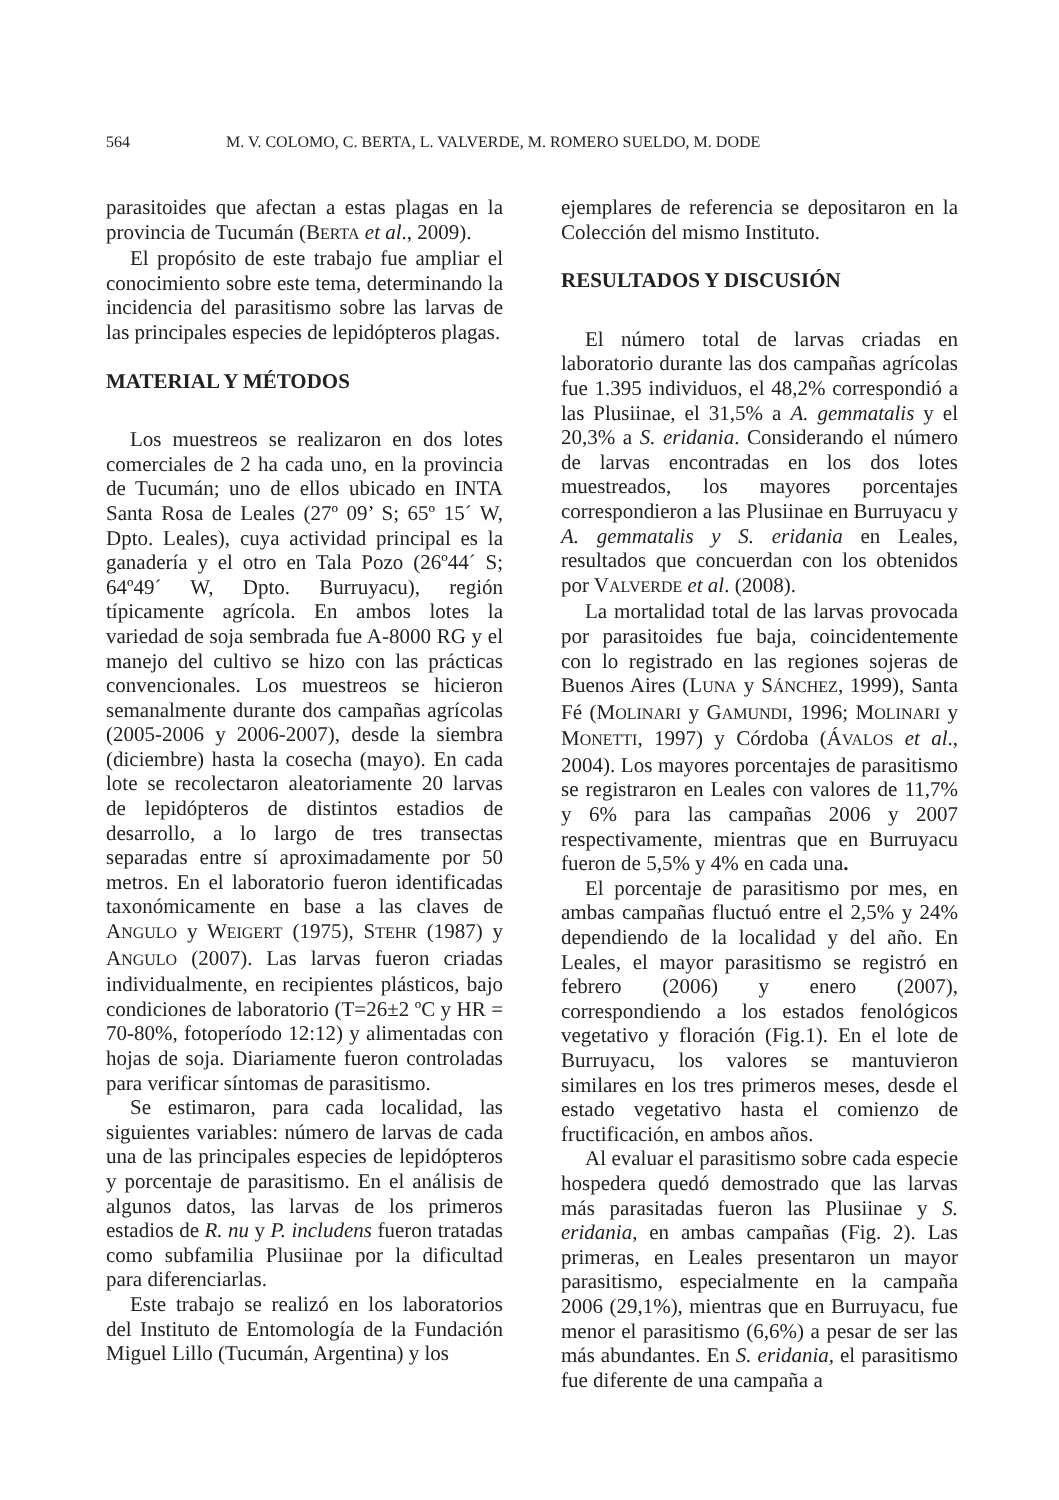564 M. V. COLOMO, C. BERTA, L. VALVERDE, M. ROMERO SUELDO, M. DODE
parasitoides que afectan a estas plagas en la provincia de Tucumán (BERTA et al., 2009).
El propósito de este trabajo fue ampliar el conocimiento sobre este tema, determinando la incidencia del parasitismo sobre las larvas de las principales especies de lepidópteros plagas.
MATERIAL Y MÉTODOS
Los muestreos se realizaron en dos lotes comerciales de 2 ha cada uno, en la provincia de Tucumán; uno de ellos ubicado en INTA Santa Rosa de Leales (27º 09’ S; 65º 15´ W, Dpto. Leales), cuya actividad principal es la ganadería y el otro en Tala Pozo (26º44´ S; 64º49´ W, Dpto. Burruyacu), región típicamente agrícola. En ambos lotes la variedad de soja sembrada fue A-8000 RG y el manejo del cultivo se hizo con las prácticas convencionales. Los muestreos se hicieron semanalmente durante dos campañas agrícolas (2005-2006 y 2006-2007), desde la siembra (diciembre) hasta la cosecha (mayo). En cada lote se recolectaron aleatoriamente 20 larvas de lepidópteros de distintos estadios de desarrollo, a lo largo de tres transectas separadas entre sí aproximadamente por 50 metros. En el laboratorio fueron identificadas taxonómicamente en base a las claves de ANGULO y WEIGERT (1975), STEHR (1987) y ANGULO (2007). Las larvas fueron criadas individualmente, en recipientes plásticos, bajo condiciones de laboratorio (T=26±2 ºC y HR = 70-80%, fotoperíodo 12:12) y alimentadas con hojas de soja. Diariamente fueron controladas para verificar síntomas de parasitismo.
Se estimaron, para cada localidad, las siguientes variables: número de larvas de cada una de las principales especies de lepidópteros y porcentaje de parasitismo. En el análisis de algunos datos, las larvas de los primeros estadios de R. nu y P. includens fueron tratadas como subfamilia Plusiinae por la dificultad para diferenciarlas.
Este trabajo se realizó en los laboratorios del Instituto de Entomología de la Fundación Miguel Lillo (Tucumán, Argentina) y los
ejemplares de referencia se depositaron en la Colección del mismo Instituto.
RESULTADOS Y DISCUSIÓN
El número total de larvas criadas en laboratorio durante las dos campañas agrícolas fue 1.395 individuos, el 48,2% correspondió a las Plusiinae, el 31,5% a A. gemmatalis y el 20,3% a S. eridania. Considerando el número de larvas encontradas en los dos lotes muestreados, los mayores porcentajes correspondieron a las Plusiinae en Burruyacu y A. gemmatalis y S. eridania en Leales, resultados que concuerdan con los obtenidos por VALVERDE et al. (2008).
La mortalidad total de las larvas provocada por parasitoides fue baja, coincidentemente con lo registrado en las regiones sojeras de Buenos Aires (LUNA y SÁNCHEZ, 1999), Santa Fé (MOLINARI y GAMUNDI, 1996; MOLINARI y MONETTI, 1997) y Córdoba (ÁVALOS et al., 2004). Los mayores porcentajes de parasitismo se registraron en Leales con valores de 11,7% y 6% para las campañas 2006 y 2007 respectivamente, mientras que en Burruyacu fueron de 5,5% y 4% en cada una.
El porcentaje de parasitismo por mes, en ambas campañas fluctuó entre el 2,5% y 24% dependiendo de la localidad y del año. En Leales, el mayor parasitismo se registró en febrero (2006) y enero (2007), correspondiendo a los estados fenológicos vegetativo y floración (Fig.1). En el lote de Burruyacu, los valores se mantuvieron similares en los tres primeros meses, desde el estado vegetativo hasta el comienzo de fructificación, en ambos años.
Al evaluar el parasitismo sobre cada especie hospedera quedó demostrado que las larvas más parasitadas fueron las Plusiinae y S. eridania, en ambas campañas (Fig. 2). Las primeras, en Leales presentaron un mayor parasitismo, especialmente en la campaña 2006 (29,1%), mientras que en Burruyacu, fue menor el parasitismo (6,6%) a pesar de ser las más abundantes. En S. eridania, el parasitismo fue diferente de una campaña a